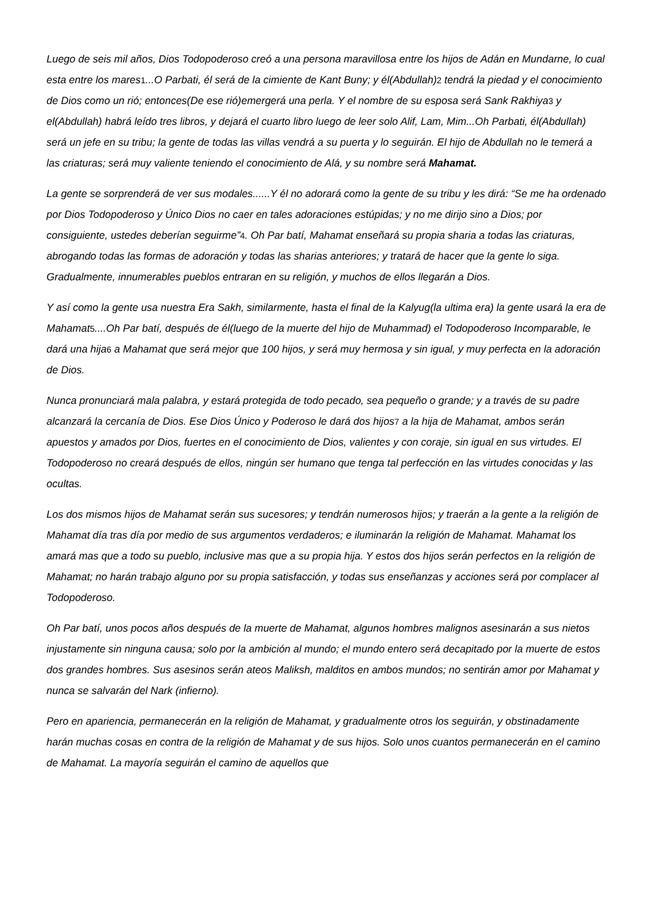Luego de seis mil años, Dios Todopoderoso creó a una persona maravillosa entre los hijos de Adán en Mundarne, lo cual esta entre los mares1...O Parbati, él será de la cimiente de Kant Buny; y él(Abdullah)2 tendrá la piedad y el conocimiento de Dios como un rió; entonces(De ese rió)emergerá una perla. Y el nombre de su esposa será Sank Rakhiya3 y el(Abdullah) habrá leído tres libros, y dejará el cuarto libro luego de leer solo Alif, Lam, Mim...Oh Parbati, él(Abdullah) será un jefe en su tribu; la gente de todas las villas vendrá a su puerta y lo seguirán. El hijo de Abdullah no le temerá a las criaturas; será muy valiente teniendo el conocimiento de Alá, y su nombre será Mahamat.
La gente se sorprenderá de ver sus modales......Y él no adorará como la gente de su tribu y les dirá: “Se me ha ordenado por Dios Todopoderoso y Único Dios no caer en tales adoraciones estúpidas; y no me dirijo sino a Dios; por consiguiente, ustedes deberían seguirme”4. Oh Par batí, Mahamat enseñará su propia sharia a todas las criaturas, abrogando todas las formas de adoración y todas las sharias anteriores; y tratará de hacer que la gente lo siga. Gradualmente, innumerables pueblos entraran en su religión, y muchos de ellos llegarán a Dios.
Y así como la gente usa nuestra Era Sakh, similarmente, hasta el final de la Kalyug(la ultima era) la gente usará la era de Mahamat5....Oh Par batí, después de él(luego de la muerte del hijo de Muhammad) el Todopoderoso Incomparable, le dará una hija6 a Mahamat que será mejor que 100 hijos, y será muy hermosa y sin igual, y muy perfecta en la adoración de Dios.
Nunca pronunciará mala palabra, y estará protegida de todo pecado, sea pequeño o grande; y a través de su padre alcanzará la cercanía de Dios. Ese Dios Único y Poderoso le dará dos hijos7 a la hija de Mahamat, ambos serán apuestos y amados por Dios, fuertes en el conocimiento de Dios, valientes y con coraje, sin igual en sus virtudes. El Todopoderoso no creará después de ellos, ningún ser humano que tenga tal perfección en las virtudes conocidas y las ocultas.
Los dos mismos hijos de Mahamat serán sus sucesores; y tendrán numerosos hijos; y traerán a la gente a la religión de Mahamat día tras día por medio de sus argumentos verdaderos; e iluminarán la religión de Mahamat. Mahamat los amará mas que a todo su pueblo, inclusive mas que a su propia hija. Y estos dos hijos serán perfectos en la religión de Mahamat; no harán trabajo alguno por su propia satisfacción, y todas sus enseñanzas y acciones será por complacer al Todopoderoso.
Oh Par batí, unos pocos años después de la muerte de Mahamat, algunos hombres malignos asesinarán a sus nietos injustamente sin ninguna causa; solo por la ambición al mundo; el mundo entero será decapitado por la muerte de estos dos grandes hombres. Sus asesinos serán ateos Maliksh, malditos en ambos mundos; no sentirán amor por Mahamat y nunca se salvarán del Nark (infierno).
Pero en apariencia, permanecerán en la religión de Mahamat, y gradualmente otros los seguirán, y obstinadamente harán muchas cosas en contra de la religión de Mahamat y de sus hijos. Solo unos cuantos permanecerán en el camino de Mahamat. La mayoría seguirán el camino de aquellos que